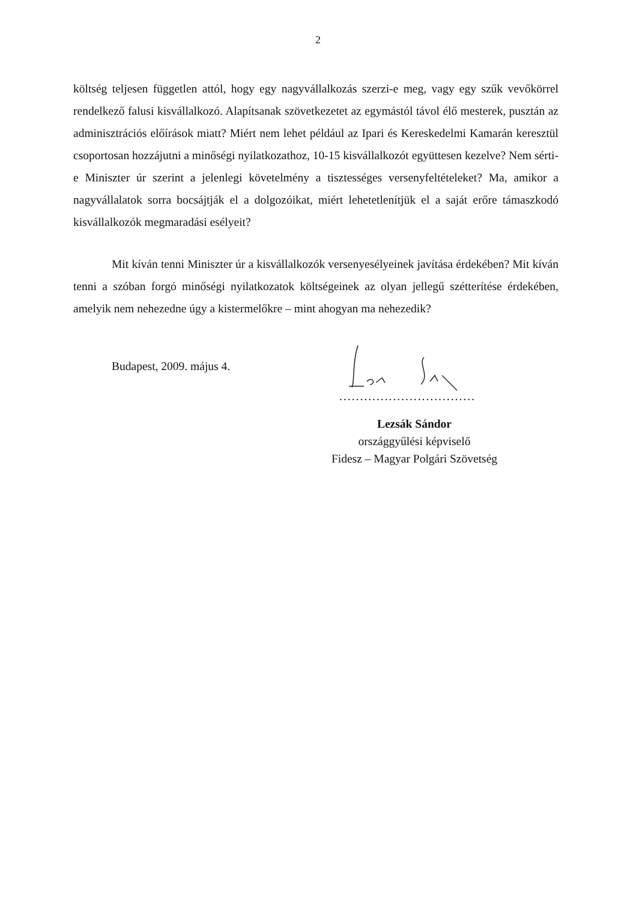2
költség teljesen független attól, hogy egy nagyvállalkozás szerzi-e meg, vagy egy szűk vevőkörrel rendelkező falusi kisvállalkozó. Alapítsanak szövetkezetet az egymástól távol élő mesterek, pusztán az adminisztrációs előírások miatt? Miért nem lehet például az Ipari és Kereskedelmi Kamarán keresztül csoportosan hozzájutni a minőségi nyilatkozathoz, 10-15 kisvállalkozót együttesen kezelve? Nem sérti-e Miniszter úr szerint a jelenlegi követelmény a tisztességes versenyfeltételeket? Ma, amikor a nagyvállalatok sorra bocsájtják el a dolgozóikat, miért lehetetlenítjük el a saját erőre támaszkodó kisvállalkozók megmaradási esélyeit?
Mit kíván tenni Miniszter úr a kisvállalkozók versenyesélyeinek javítása érdekében? Mit kíván tenni a szóban forgó minőségi nyilatkozatok költségeinek az olyan jellegű szétterítése érdekében, amelyik nem nehezedne úgy a kistermelőkre – mint ahogyan ma nehezedik?
Budapest, 2009. május 4.
.................................
Lezsák Sándor
országgyűlési képviselő
Fidesz – Magyar Polgári Szövetség